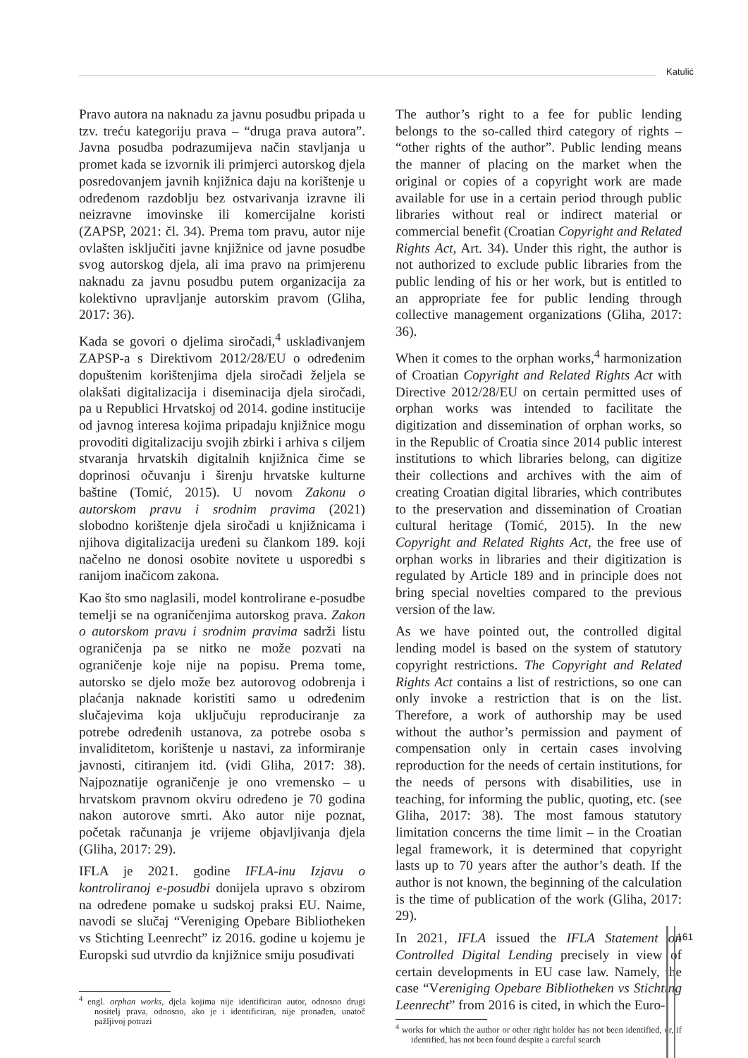Katulić
Pravo autora na naknadu za javnu posudbu pripada u tzv. treću kategoriju prava – “druga prava autora”. Javna posudba podrazumijeva način stavljanja u promet kada se izvornik ili primjerci autorskog djela posredovanjem javnih knjižnica daju na korištenje u određenom razdoblju bez ostvarivanja izravne ili neizravne imovinske ili komercijalne koristi (ZAPSP, 2021: čl. 34). Prema tom pravu, autor nije ovlašten isključiti javne knjižnice od javne posudbe svog autorskog djela, ali ima pravo na primjerenu naknadu za javnu posudbu putem organizacija za kolektivno upravljanje autorskim pravom (Gliha, 2017: 36).
Kada se govori o djelima siročadi,<sup>4</sup> usklađivanjem ZAPSP-a s Direktivom 2012/28/EU o određenim dopuštenim korištenjima djela siročadi željela se olakšati digitalizacija i diseminacija djela siročadi, pa u Republici Hrvatskoj od 2014. godine institucije od javnog interesa kojima pripadaju knjižnice mogu provoditi digitalizaciju svojih zbirki i arhiva s ciljem stvaranja hrvatskih digitalnih knjižnica čime se doprinosi očuvanju i širenju hrvatske kulturne baštine (Tomić, 2015). U novom Zakonu o autorskom pravu i srodnim pravima (2021) slobodno korištenje djela siročadi u knjižnicama i njihova digitalizacija uređeni su člankom 189. koji načelno ne donosi osobite novitete u usporedbi s ranijom inačicom zakona.
Kao što smo naglasili, model kontrolirane e-posudbe temelji se na ograničenjima autorskog prava. Zakon o autorskom pravu i srodnim pravima sadrži listu ograničenja pa se nitko ne može pozvati na ograničenje koje nije na popisu. Prema tome, autorsko se djelo može bez autorovog odobrenja i plaćanja naknade koristiti samo u određenim slučajevima koja uključuju reproduciranje za potrebe određenih ustanova, za potrebe osoba s invaliditetom, korištenje u nastavi, za informiranje javnosti, citiranjem itd. (vidi Gliha, 2017: 38). Najpoznatije ograničenje je ono vremensko – u hrvatskom pravnom okviru određeno je 70 godina nakon autorove smrti. Ako autor nije poznat, početak računanja je vrijeme objavljivanja djela (Gliha, 2017: 29).
IFLA je 2021. godine IFLA-inu Izjavu o kontroliranoj e-posudbi donijela upravo s obzirom na određene pomake u sudskoj praksi EU. Naime, navodi se slučaj “Vereniging Opebare Bibliotheken vs Stichting Leenrecht” iz 2016. godine u kojemu je Europski sud utvrdio da knjižnice smiju posuđivati
<sup>4</sup> engl. orphan works, djela kojima nije identificiran autor, odnosno drugi nositelj prava, odnosno, ako je i identificiran, nije pronađen, unatoč pažljivoj potrazi
The author’s right to a fee for public lending belongs to the so-called third category of rights – “other rights of the author”. Public lending means the manner of placing on the market when the original or copies of a copyright work are made available for use in a certain period through public libraries without real or indirect material or commercial benefit (Croatian Copyright and Related Rights Act, Art. 34). Under this right, the author is not authorized to exclude public libraries from the public lending of his or her work, but is entitled to an appropriate fee for public lending through collective management organizations (Gliha, 2017: 36).
When it comes to the orphan works,<sup>4</sup> harmonization of Croatian Copyright and Related Rights Act with Directive 2012/28/EU on certain permitted uses of orphan works was intended to facilitate the digitization and dissemination of orphan works, so in the Republic of Croatia since 2014 public interest institutions to which libraries belong, can digitize their collections and archives with the aim of creating Croatian digital libraries, which contributes to the preservation and dissemination of Croatian cultural heritage (Tomić, 2015). In the new Copyright and Related Rights Act, the free use of orphan works in libraries and their digitization is regulated by Article 189 and in principle does not bring special novelties compared to the previous version of the law.
As we have pointed out, the controlled digital lending model is based on the system of statutory copyright restrictions. The Copyright and Related Rights Act contains a list of restrictions, so one can only invoke a restriction that is on the list. Therefore, a work of authorship may be used without the author’s permission and payment of compensation only in certain cases involving reproduction for the needs of certain institutions, for the needs of persons with disabilities, use in teaching, for informing the public, quoting, etc. (see Gliha, 2017: 38). The most famous statutory limitation concerns the time limit – in the Croatian legal framework, it is determined that copyright lasts up to 70 years after the author’s death. If the author is not known, the beginning of the calculation is the time of publication of the work (Gliha, 2017: 29).
In 2021, IFLA issued the IFLA Statement on Controlled Digital Lending precisely in view of certain developments in EU case law. Namely, the case “Vereniging Opebare Bibliotheken vs Stichting Leenrecht” from 2016 is cited, in which the Euro-
<sup>4</sup> works for which the author or other right holder has not been identified, or, if identified, has not been found despite a careful search
161